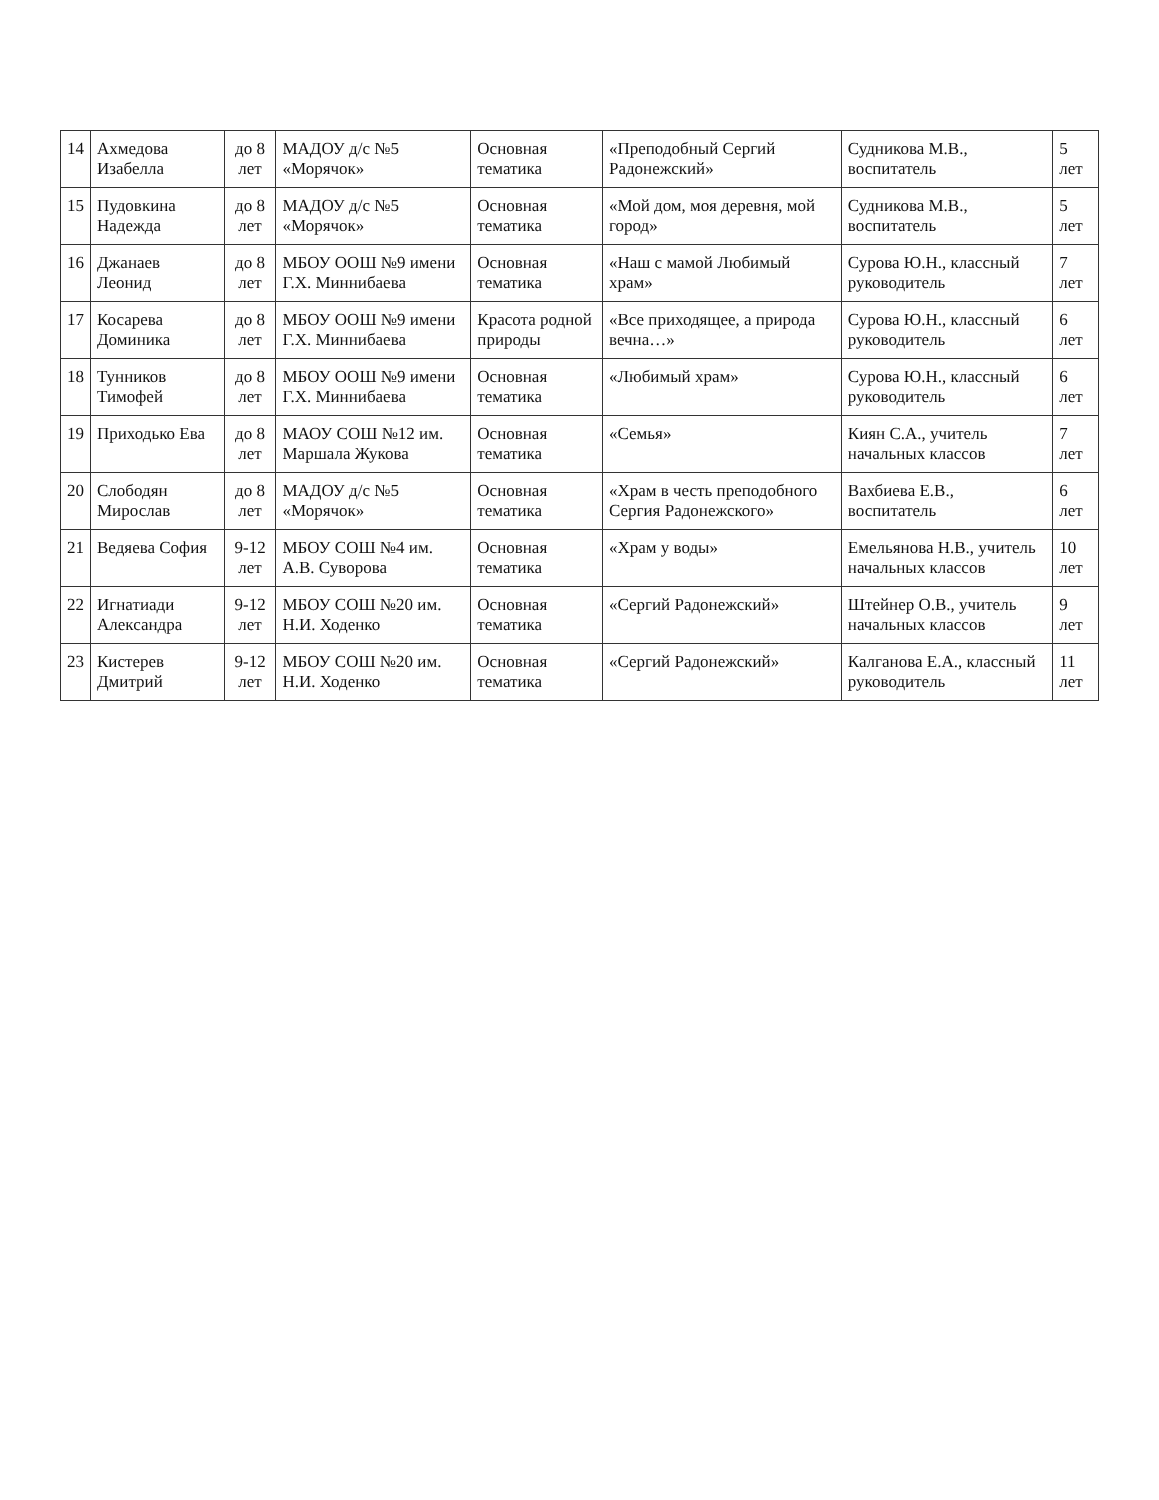| 14 | Ахмедова Изабелла | до 8 лет | МАДОУ д/с №5 «Морячок» | Основная тематика | «Преподобный Сергий Радонежский» | Судникова М.В., воспитатель | 5 лет |
| 15 | Пудовкина Надежда | до 8 лет | МАДОУ д/с №5 «Морячок» | Основная тематика | «Мой дом, моя деревня, мой город» | Судникова М.В., воспитатель | 5 лет |
| 16 | Джанаев Леонид | до 8 лет | МБОУ ООШ №9 имени Г.Х. Миннибаева | Основная тематика | «Наш с мамой Любимый храм» | Сурова Ю.Н., классный руководитель | 7 лет |
| 17 | Косарева Доминика | до 8 лет | МБОУ ООШ №9 имени Г.Х. Миннибаева | Красота родной природы | «Все приходящее, а природа вечна…» | Сурова Ю.Н., классный руководитель | 6 лет |
| 18 | Тунников Тимофей | до 8 лет | МБОУ ООШ №9 имени Г.Х. Миннибаева | Основная тематика | «Любимый храм» | Сурова Ю.Н., классный руководитель | 6 лет |
| 19 | Приходько Ева | до 8 лет | МАОУ СОШ №12 им. Маршала Жукова | Основная тематика | «Семья» | Киян С.А., учитель начальных классов | 7 лет |
| 20 | Слободян Мирослав | до 8 лет | МАДОУ д/с №5 «Морячок» | Основная тематика | «Храм в честь преподобного Сергия Радонежского» | Вахбиева Е.В., воспитатель | 6 лет |
| 21 | Ведяева София | 9-12 лет | МБОУ СОШ №4 им. А.В. Суворова | Основная тематика | «Храм у воды» | Емельянова Н.В., учитель начальных классов | 10 лет |
| 22 | Игнатиади Александра | 9-12 лет | МБОУ СОШ №20 им. Н.И. Ходенко | Основная тематика | «Сергий Радонежский» | Штейнер О.В., учитель начальных классов | 9 лет |
| 23 | Кистерев Дмитрий | 9-12 лет | МБОУ СОШ №20 им. Н.И. Ходенко | Основная тематика | «Сергий Радонежский» | Калганова Е.А., классный руководитель | 11 лет |